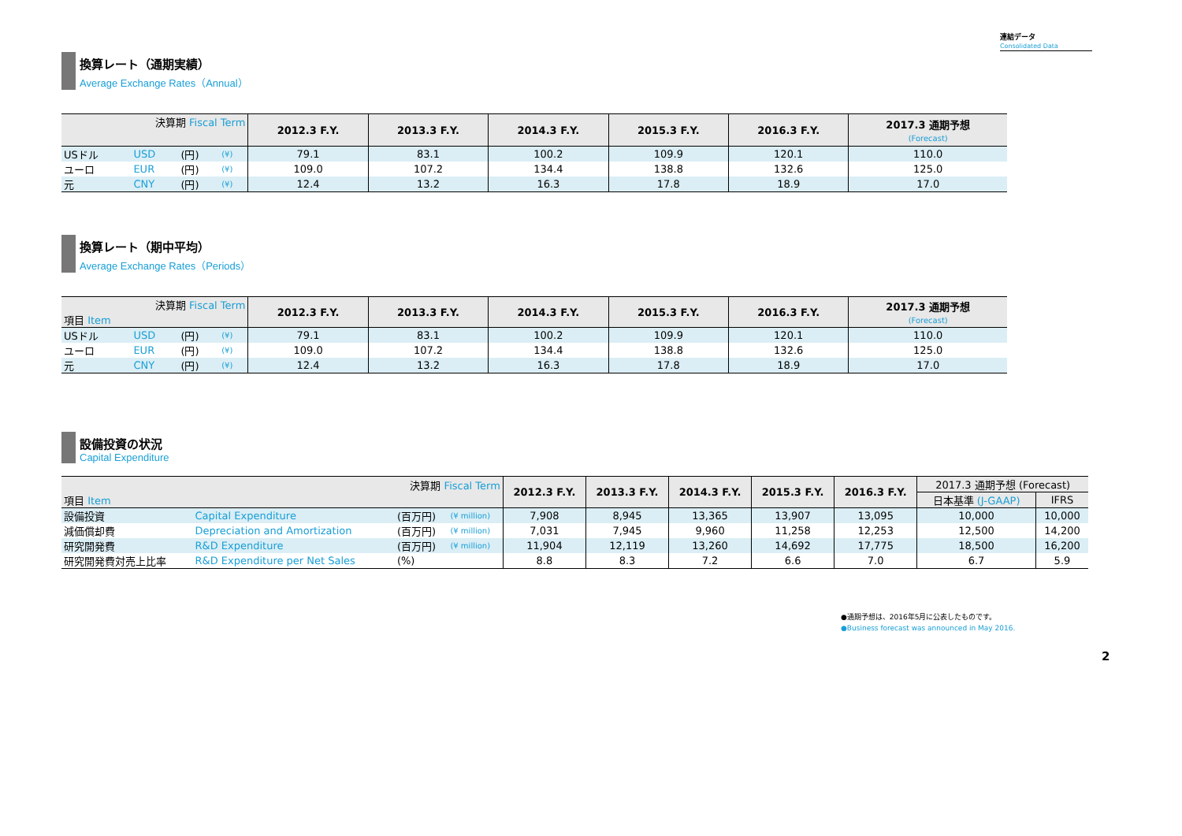連結データ
Consolidated Data
換算レート（通期実績）
Average Exchange Rates（Annual）
| 決算期 Fiscal Term | | | | 2012.3 F.Y. | 2013.3 F.Y. | 2014.3 F.Y. | 2015.3 F.Y. | 2016.3 F.Y. | 2017.3 通期予想 (Forecast) |
| --- | --- | --- | --- | --- | --- | --- | --- | --- | --- |
| USドル | USD | (円) | (¥) | 79.1 | 83.1 | 100.2 | 109.9 | 120.1 | 110.0 |
| ユーロ | EUR | (円) | (¥) | 109.0 | 107.2 | 134.4 | 138.8 | 132.6 | 125.0 |
| 元 | CNY | (円) | (¥) | 12.4 | 13.2 | 16.3 | 17.8 | 18.9 | 17.0 |
換算レート（期中平均）
Average Exchange Rates（Periods）
| 決算期 Fiscal Term 項目 Item | | | | 2012.3 F.Y. | 2013.3 F.Y. | 2014.3 F.Y. | 2015.3 F.Y. | 2016.3 F.Y. | 2017.3 通期予想 (Forecast) |
| --- | --- | --- | --- | --- | --- | --- | --- | --- | --- |
| USドル | USD | (円) | (¥) | 79.1 | 83.1 | 100.2 | 109.9 | 120.1 | 110.0 |
| ユーロ | EUR | (円) | (¥) | 109.0 | 107.2 | 134.4 | 138.8 | 132.6 | 125.0 |
| 元 | CNY | (円) | (¥) | 12.4 | 13.2 | 16.3 | 17.8 | 18.9 | 17.0 |
設備投資の状況
Capital Expenditure
| 決算期 Fiscal Term 項目 Item | | | | 2012.3 F.Y. | 2013.3 F.Y. | 2014.3 F.Y. | 2015.3 F.Y. | 2016.3 F.Y. | 2017.3 通期予想 (Forecast) | |
| --- | --- | --- | --- | --- | --- | --- | --- | --- | --- | --- |
| | | | | | | | | | 日本基準 (J-GAAP) | IFRS |
| 設備投資 | Capital Expenditure | (百万円) | (¥ million) | 7,908 | 8,945 | 13,365 | 13,907 | 13,095 | 10,000 | 10,000 |
| 減価償却費 | Depreciation and Amortization | (百万円) | (¥ million) | 7,031 | 7,945 | 9,960 | 11,258 | 12,253 | 12,500 | 14,200 |
| 研究開発費 | R&D Expenditure | (百万円) | (¥ million) | 11,904 | 12,119 | 13,260 | 14,692 | 17,775 | 18,500 | 16,200 |
| 研究開発費対売上比率 | R&D Expenditure per Net Sales | (%) | | 8.8 | 8.3 | 7.2 | 6.6 | 7.0 | 6.7 | 5.9 |
●通期予想は、2016年5月に公表したものです。
●Business forecast was announced in May 2016.
2